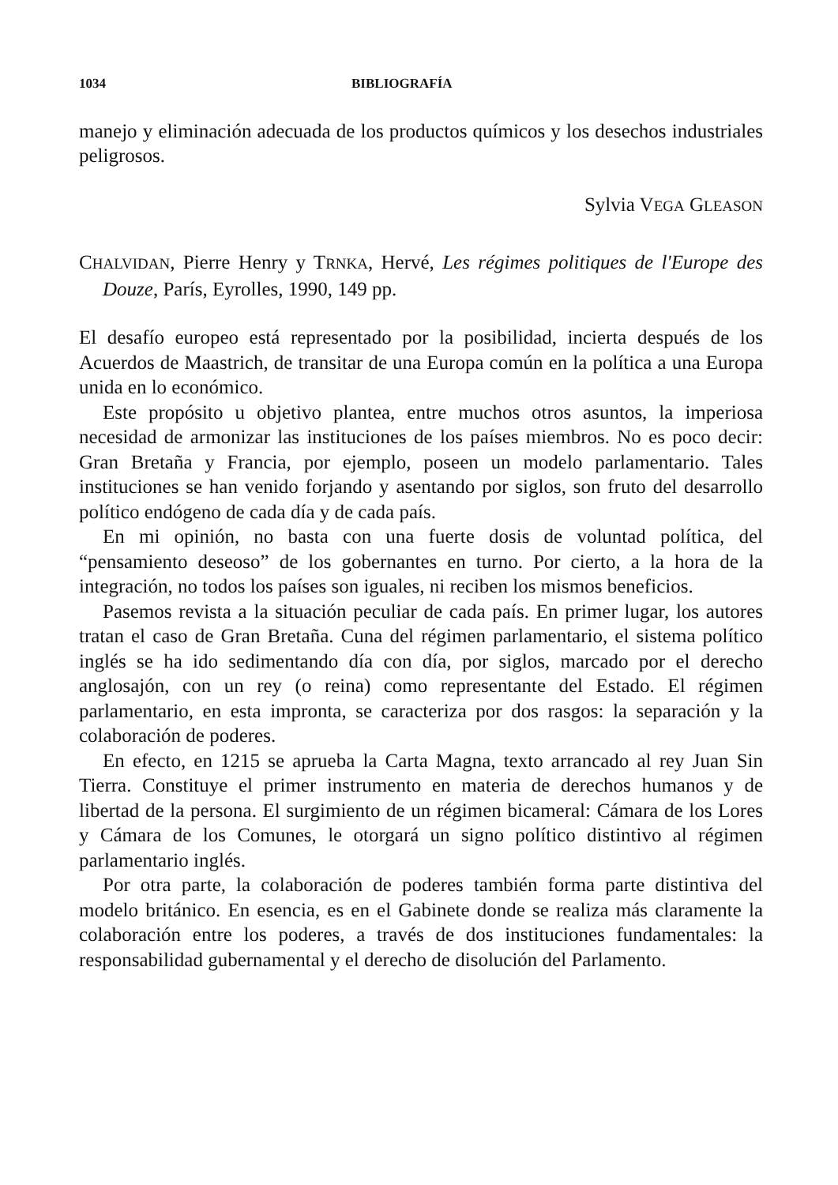1034 BIBLIOGRAFÍA
manejo y eliminación adecuada de los productos químicos y los desechos industriales peligrosos.
Sylvia VEGA GLEASON
CHALVIDAN, Pierre Henry y TRNKA, Hervé, Les régimes politiques de l'Europe des Douze, París, Eyrolles, 1990, 149 pp.
El desafío europeo está representado por la posibilidad, incierta después de los Acuerdos de Maastrich, de transitar de una Europa común en la política a una Europa unida en lo económico.
Este propósito u objetivo plantea, entre muchos otros asuntos, la imperiosa necesidad de armonizar las instituciones de los países miembros. No es poco decir: Gran Bretaña y Francia, por ejemplo, poseen un modelo parlamentario. Tales instituciones se han venido forjando y asentando por siglos, son fruto del desarrollo político endógeno de cada día y de cada país.
En mi opinión, no basta con una fuerte dosis de voluntad política, del “pensamiento deseoso” de los gobernantes en turno. Por cierto, a la hora de la integración, no todos los países son iguales, ni reciben los mismos beneficios.
Pasemos revista a la situación peculiar de cada país. En primer lugar, los autores tratan el caso de Gran Bretaña. Cuna del régimen parlamentario, el sistema político inglés se ha ido sedimentando día con día, por siglos, marcado por el derecho anglosajón, con un rey (o reina) como representante del Estado. El régimen parlamentario, en esta impronta, se caracteriza por dos rasgos: la separación y la colaboración de poderes.
En efecto, en 1215 se aprueba la Carta Magna, texto arrancado al rey Juan Sin Tierra. Constituye el primer instrumento en materia de derechos humanos y de libertad de la persona. El surgimiento de un régimen bicameral: Cámara de los Lores y Cámara de los Comunes, le otorgará un signo político distintivo al régimen parlamentario inglés.
Por otra parte, la colaboración de poderes también forma parte distintiva del modelo británico. En esencia, es en el Gabinete donde se realiza más claramente la colaboración entre los poderes, a través de dos instituciones fundamentales: la responsabilidad gubernamental y el derecho de disolución del Parlamento.